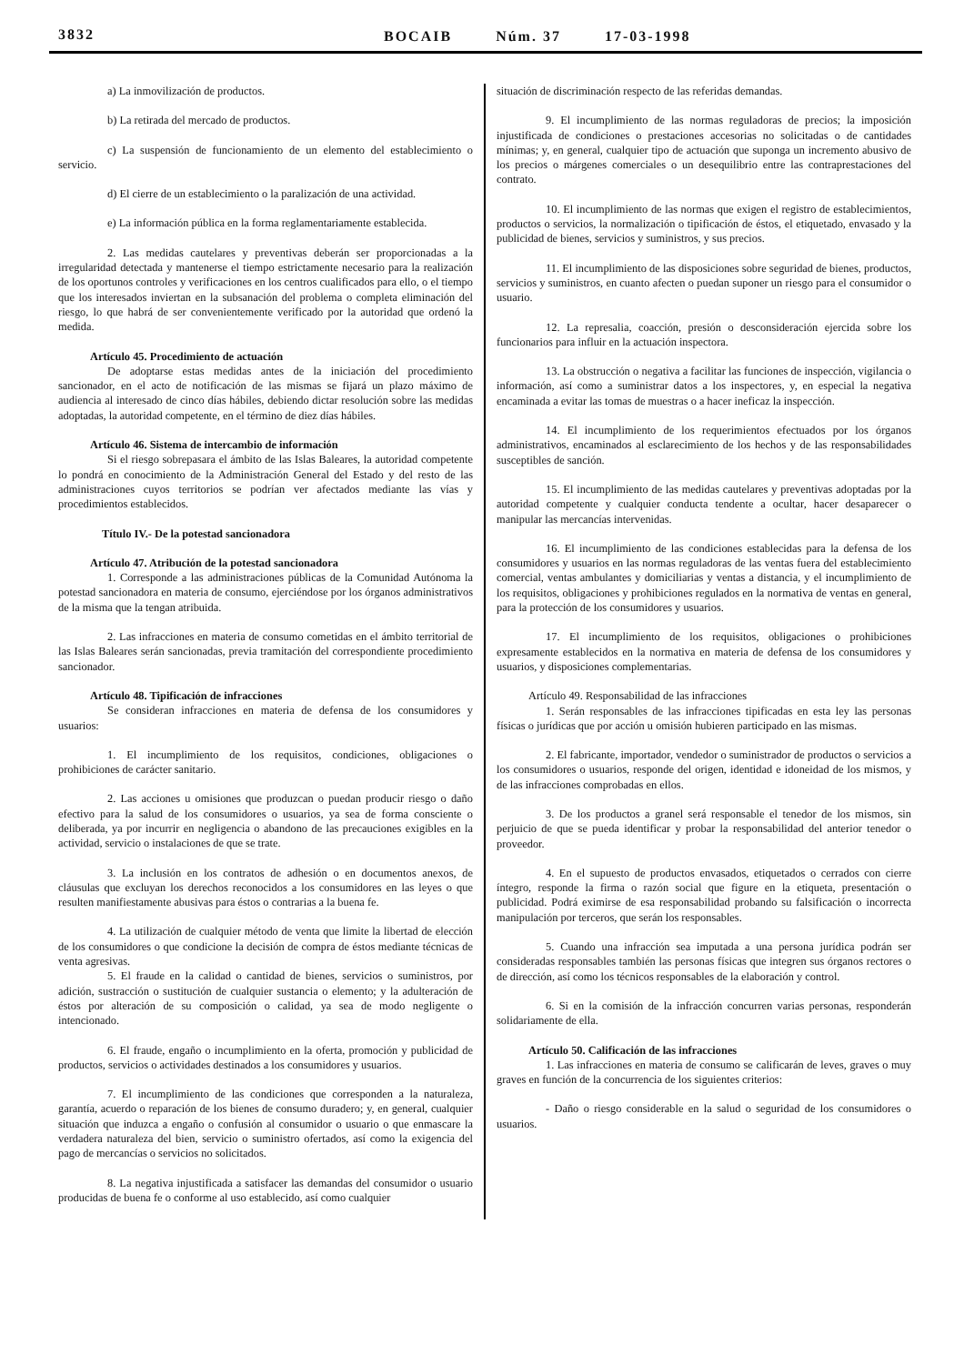3832 BOCAIB Núm. 37 17-03-1998
a) La inmovilización de productos.
b) La retirada del mercado de productos.
c) La suspensión de funcionamiento de un elemento del establecimiento o servicio.
d) El cierre de un establecimiento o la paralización de una actividad.
e) La información pública en la forma reglamentariamente establecida.
2. Las medidas cautelares y preventivas deberán ser proporcionadas a la irregularidad detectada y mantenerse el tiempo estrictamente necesario para la realización de los oportunos controles y verificaciones en los centros cualificados para ello, o el tiempo que los interesados inviertan en la subsanación del problema o completa eliminación del riesgo, lo que habrá de ser convenientemente verificado por la autoridad que ordenó la medida.
Artículo 45. Procedimiento de actuación
De adoptarse estas medidas antes de la iniciación del procedimiento sancionador, en el acto de notificación de las mismas se fijará un plazo máximo de audiencia al interesado de cinco días hábiles, debiendo dictar resolución sobre las medidas adoptadas, la autoridad competente, en el término de diez días hábiles.
Artículo 46. Sistema de intercambio de información
Si el riesgo sobrepasara el ámbito de las Islas Baleares, la autoridad competente lo pondrá en conocimiento de la Administración General del Estado y del resto de las administraciones cuyos territorios se podrían ver afectados mediante las vías y procedimientos establecidos.
Título IV.- De la potestad sancionadora
Artículo 47. Atribución de la potestad sancionadora
1. Corresponde a las administraciones públicas de la Comunidad Autónoma la potestad sancionadora en materia de consumo, ejerciéndose por los órganos administrativos de la misma que la tengan atribuida.
2. Las infracciones en materia de consumo cometidas en el ámbito territorial de las Islas Baleares serán sancionadas, previa tramitación del correspondiente procedimiento sancionador.
Artículo 48. Tipificación de infracciones
Se consideran infracciones en materia de defensa de los consumidores y usuarios:
1. El incumplimiento de los requisitos, condiciones, obligaciones o prohibiciones de carácter sanitario.
2. Las acciones u omisiones que produzcan o puedan producir riesgo o daño efectivo para la salud de los consumidores o usuarios, ya sea de forma consciente o deliberada, ya por incurrir en negligencia o abandono de las precauciones exigibles en la actividad, servicio o instalaciones de que se trate.
3. La inclusión en los contratos de adhesión o en documentos anexos, de cláusulas que excluyan los derechos reconocidos a los consumidores en las leyes o que resulten manifiestamente abusivas para éstos o contrarias a la buena fe.
4. La utilización de cualquier método de venta que limite la libertad de elección de los consumidores o que condicione la decisión de compra de éstos mediante técnicas de venta agresivas.
5. El fraude en la calidad o cantidad de bienes, servicios o suministros, por adición, sustracción o sustitución de cualquier sustancia o elemento; y la adulteración de éstos por alteración de su composición o calidad, ya sea de modo negligente o intencionado.
6. El fraude, engaño o incumplimiento en la oferta, promoción y publicidad de productos, servicios o actividades destinados a los consumidores y usuarios.
7. El incumplimiento de las condiciones que corresponden a la naturaleza, garantía, acuerdo o reparación de los bienes de consumo duradero; y, en general, cualquier situación que induzca a engaño o confusión al consumidor o usuario o que enmascare la verdadera naturaleza del bien, servicio o suministro ofertados, así como la exigencia del pago de mercancías o servicios no solicitados.
8. La negativa injustificada a satisfacer las demandas del consumidor o usuario producidas de buena fe o conforme al uso establecido, así como cualquier
situación de discriminación respecto de las referidas demandas.
9. El incumplimiento de las normas reguladoras de precios; la imposición injustificada de condiciones o prestaciones accesorias no solicitadas o de cantidades mínimas; y, en general, cualquier tipo de actuación que suponga un incremento abusivo de los precios o márgenes comerciales o un desequilibrio entre las contraprestaciones del contrato.
10. El incumplimiento de las normas que exigen el registro de establecimientos, productos o servicios, la normalización o tipificación de éstos, el etiquetado, envasado y la publicidad de bienes, servicios y suministros, y sus precios.
11. El incumplimiento de las disposiciones sobre seguridad de bienes, productos, servicios y suministros, en cuanto afecten o puedan suponer un riesgo para el consumidor o usuario.
12. La represalia, coacción, presión o desconsideración ejercida sobre los funcionarios para influir en la actuación inspectora.
13. La obstrucción o negativa a facilitar las funciones de inspección, vigilancia o información, así como a suministrar datos a los inspectores, y, en especial la negativa encaminada a evitar las tomas de muestras o a hacer ineficaz la inspección.
14. El incumplimiento de los requerimientos efectuados por los órganos administrativos, encaminados al esclarecimiento de los hechos y de las responsabilidades susceptibles de sanción.
15. El incumplimiento de las medidas cautelares y preventivas adoptadas por la autoridad competente y cualquier conducta tendente a ocultar, hacer desaparecer o manipular las mercancías intervenidas.
16. El incumplimiento de las condiciones establecidas para la defensa de los consumidores y usuarios en las normas reguladoras de las ventas fuera del establecimiento comercial, ventas ambulantes y domiciliarias y ventas a distancia, y el incumplimiento de los requisitos, obligaciones y prohibiciones regulados en la normativa de ventas en general, para la protección de los consumidores y usuarios.
17. El incumplimiento de los requisitos, obligaciones o prohibiciones expresamente establecidos en la normativa en materia de defensa de los consumidores y usuarios, y disposiciones complementarias.
Artículo 49. Responsabilidad de las infracciones
1. Serán responsables de las infracciones tipificadas en esta ley las personas físicas o jurídicas que por acción u omisión hubieren participado en las mismas.
2. El fabricante, importador, vendedor o suministrador de productos o servicios a los consumidores o usuarios, responde del origen, identidad e idoneidad de los mismos, y de las infracciones comprobadas en ellos.
3. De los productos a granel será responsable el tenedor de los mismos, sin perjuicio de que se pueda identificar y probar la responsabilidad del anterior tenedor o proveedor.
4. En el supuesto de productos envasados, etiquetados o cerrados con cierre íntegro, responde la firma o razón social que figure en la etiqueta, presentación o publicidad. Podrá eximirse de esa responsabilidad probando su falsificación o incorrecta manipulación por terceros, que serán los responsables.
5. Cuando una infracción sea imputada a una persona jurídica podrán ser consideradas responsables también las personas físicas que integren sus órganos rectores o de dirección, así como los técnicos responsables de la elaboración y control.
6. Si en la comisión de la infracción concurren varias personas, responderán solidariamente de ella.
Artículo 50. Calificación de las infracciones
1. Las infracciones en materia de consumo se calificarán de leves, graves o muy graves en función de la concurrencia de los siguientes criterios:
- Daño o riesgo considerable en la salud o seguridad de los consumidores o usuarios.